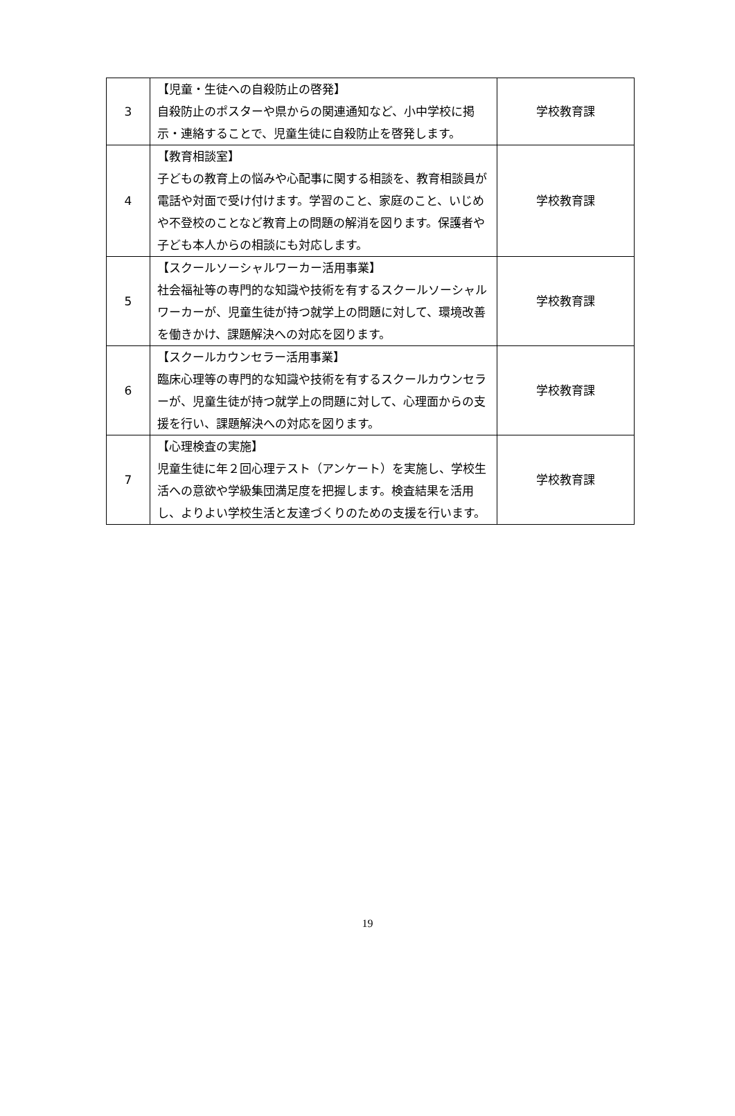| 3 | 【児童・生徒への自殺防止の啓発】 自殺防止のポスターや県からの関連通知など、小中学校に掲示・連絡することで、児童生徒に自殺防止を啓発します。 | 学校教育課 |
| 4 | 【教育相談室】 子どもの教育上の悩みや心配事に関する相談を、教育相談員が電話や対面で受け付けます。学習のこと、家庭のこと、いじめや不登校のことなど教育上の問題の解消を図ります。保護者や子ども本人からの相談にも対応します。 | 学校教育課 |
| 5 | 【スクールソーシャルワーカー活用事業】 社会福祉等の専門的な知識や技術を有するスクールソーシャルワーカーが、児童生徒が持つ就学上の問題に対して、環境改善を働きかけ、課題解決への対応を図ります。 | 学校教育課 |
| 6 | 【スクールカウンセラー活用事業】 臨床心理等の専門的な知識や技術を有するスクールカウンセラーが、児童生徒が持つ就学上の問題に対して、心理面からの支援を行い、課題解決への対応を図ります。 | 学校教育課 |
| 7 | 【心理検査の実施】 児童生徒に年２回心理テスト（アンケート）を実施し、学校生活への意欲や学級集団満足度を把握します。検査結果を活用し、よりよい学校生活と友達づくりのための支援を行います。 | 学校教育課 |
19